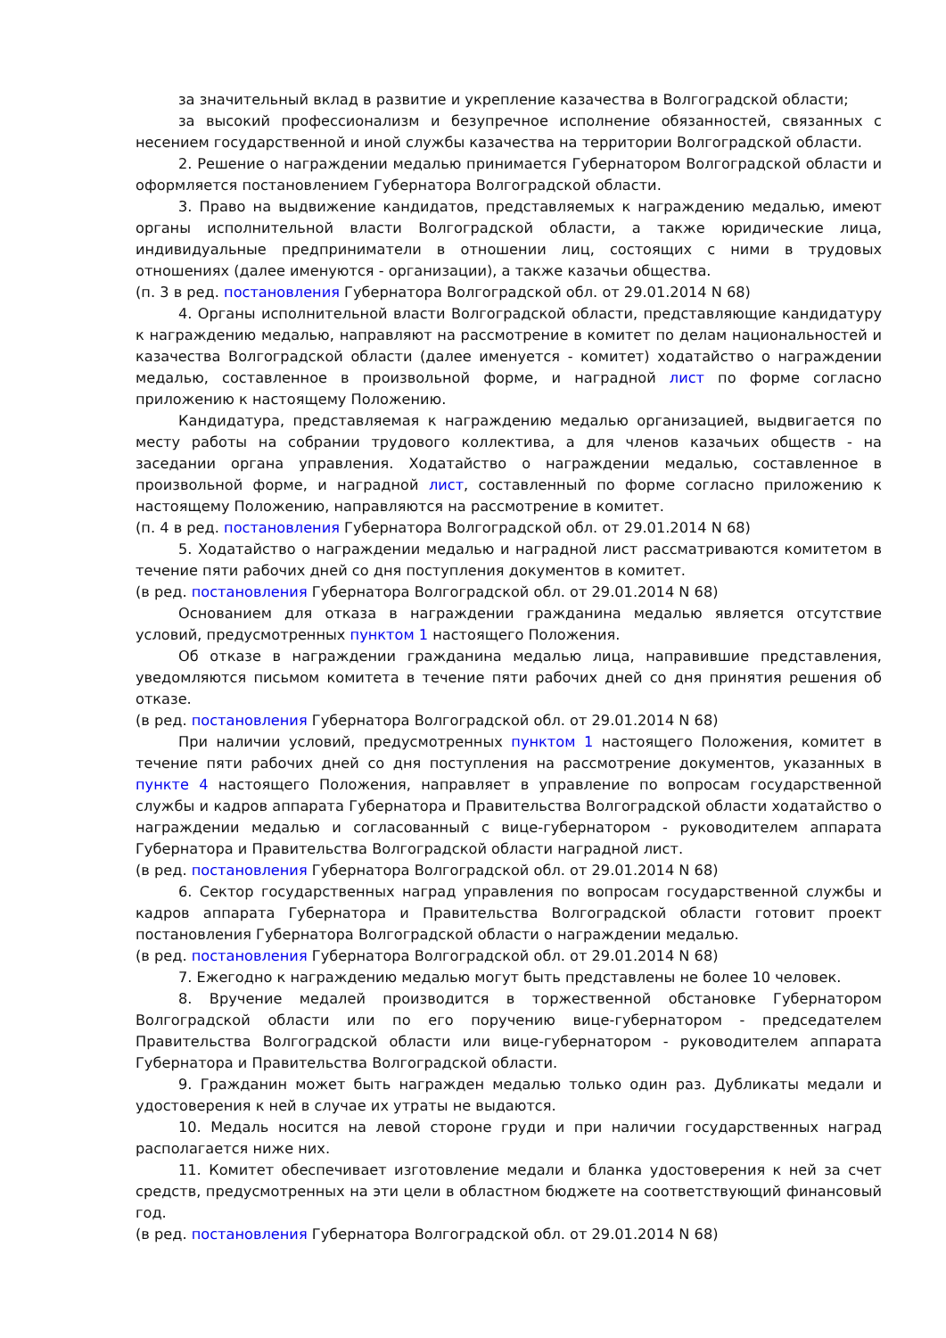за значительный вклад в развитие и укрепление казачества в Волгоградской области;
за высокий профессионализм и безупречное исполнение обязанностей, связанных с несением государственной и иной службы казачества на территории Волгоградской области.
2. Решение о награждении медалью принимается Губернатором Волгоградской области и оформляется постановлением Губернатора Волгоградской области.
3. Право на выдвижение кандидатов, представляемых к награждению медалью, имеют органы исполнительной власти Волгоградской области, а также юридические лица, индивидуальные предприниматели в отношении лиц, состоящих с ними в трудовых отношениях (далее именуются - организации), а также казачьи общества.
(п. 3 в ред. постановления Губернатора Волгоградской обл. от 29.01.2014 N 68)
4. Органы исполнительной власти Волгоградской области, представляющие кандидатуру к награждению медалью, направляют на рассмотрение в комитет по делам национальностей и казачества Волгоградской области (далее именуется - комитет) ходатайство о награждении медалью, составленное в произвольной форме, и наградной лист по форме согласно приложению к настоящему Положению.
Кандидатура, представляемая к награждению медалью организацией, выдвигается по месту работы на собрании трудового коллектива, а для членов казачьих обществ - на заседании органа управления. Ходатайство о награждении медалью, составленное в произвольной форме, и наградной лист, составленный по форме согласно приложению к настоящему Положению, направляются на рассмотрение в комитет.
(п. 4 в ред. постановления Губернатора Волгоградской обл. от 29.01.2014 N 68)
5. Ходатайство о награждении медалью и наградной лист рассматриваются комитетом в течение пяти рабочих дней со дня поступления документов в комитет.
(в ред. постановления Губернатора Волгоградской обл. от 29.01.2014 N 68)
Основанием для отказа в награждении гражданина медалью является отсутствие условий, предусмотренных пунктом 1 настоящего Положения.
Об отказе в награждении гражданина медалью лица, направившие представления, уведомляются письмом комитета в течение пяти рабочих дней со дня принятия решения об отказе.
(в ред. постановления Губернатора Волгоградской обл. от 29.01.2014 N 68)
При наличии условий, предусмотренных пунктом 1 настоящего Положения, комитет в течение пяти рабочих дней со дня поступления на рассмотрение документов, указанных в пункте 4 настоящего Положения, направляет в управление по вопросам государственной службы и кадров аппарата Губернатора и Правительства Волгоградской области ходатайство о награждении медалью и согласованный с вице-губернатором - руководителем аппарата Губернатора и Правительства Волгоградской области наградной лист.
(в ред. постановления Губернатора Волгоградской обл. от 29.01.2014 N 68)
6. Сектор государственных наград управления по вопросам государственной службы и кадров аппарата Губернатора и Правительства Волгоградской области готовит проект постановления Губернатора Волгоградской области о награждении медалью.
(в ред. постановления Губернатора Волгоградской обл. от 29.01.2014 N 68)
7. Ежегодно к награждению медалью могут быть представлены не более 10 человек.
8. Вручение медалей производится в торжественной обстановке Губернатором Волгоградской области или по его поручению вице-губернатором - председателем Правительства Волгоградской области или вице-губернатором - руководителем аппарата Губернатора и Правительства Волгоградской области.
9. Гражданин может быть награжден медалью только один раз. Дубликаты медали и удостоверения к ней в случае их утраты не выдаются.
10. Медаль носится на левой стороне груди и при наличии государственных наград располагается ниже них.
11. Комитет обеспечивает изготовление медали и бланка удостоверения к ней за счет средств, предусмотренных на эти цели в областном бюджете на соответствующий финансовый год.
(в ред. постановления Губернатора Волгоградской обл. от 29.01.2014 N 68)